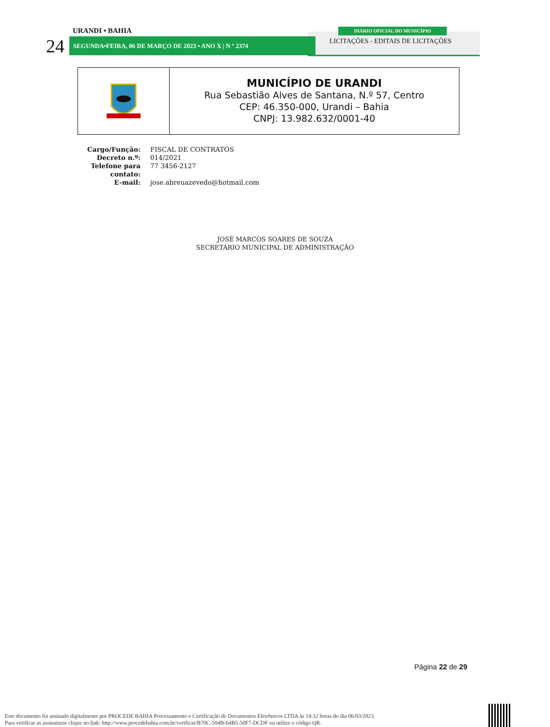URANDI • BAHIA
24 SEGUNDA•FEIRA, 06 DE MARÇO DE 2023 • ANO X | N º 2374
DIÁRIO OFICIAL DO MUNICÍPIO
LICITAÇÕES - EDITAIS DE LICITAÇÕES
MUNICÍPIO DE URANDI
Rua Sebastião Alves de Santana, N.º 57, Centro
CEP: 46.350-000, Urandi – Bahia
CNPJ: 13.982.632/0001-40
| Cargo/Função: | FISCAL DE CONTRATOS |
| Decreto n.º: | 014/2021 |
| Telefone para contato: | 77 3456-2127 |
| E-mail: | jose.abreuazevedo@hotmail.com |
JOSÉ MARCOS SOARES DE SOUZA
SECRETÁRIO MUNICIPAL DE ADMINISTRAÇÃO
Página 22 de 29
Este documento foi assinado digitalmente por PROCEDE BAHIA Processamento e Certificação de Documentos Eletrônicos LTDA às 14:32 horas do dia 06/03/2023.
Para verificar as assinaturas clique no link: http://www.procedebahia.com.br/verificar/B70C-504B-64B5-50F7-DCDF ou utilize o código QR.